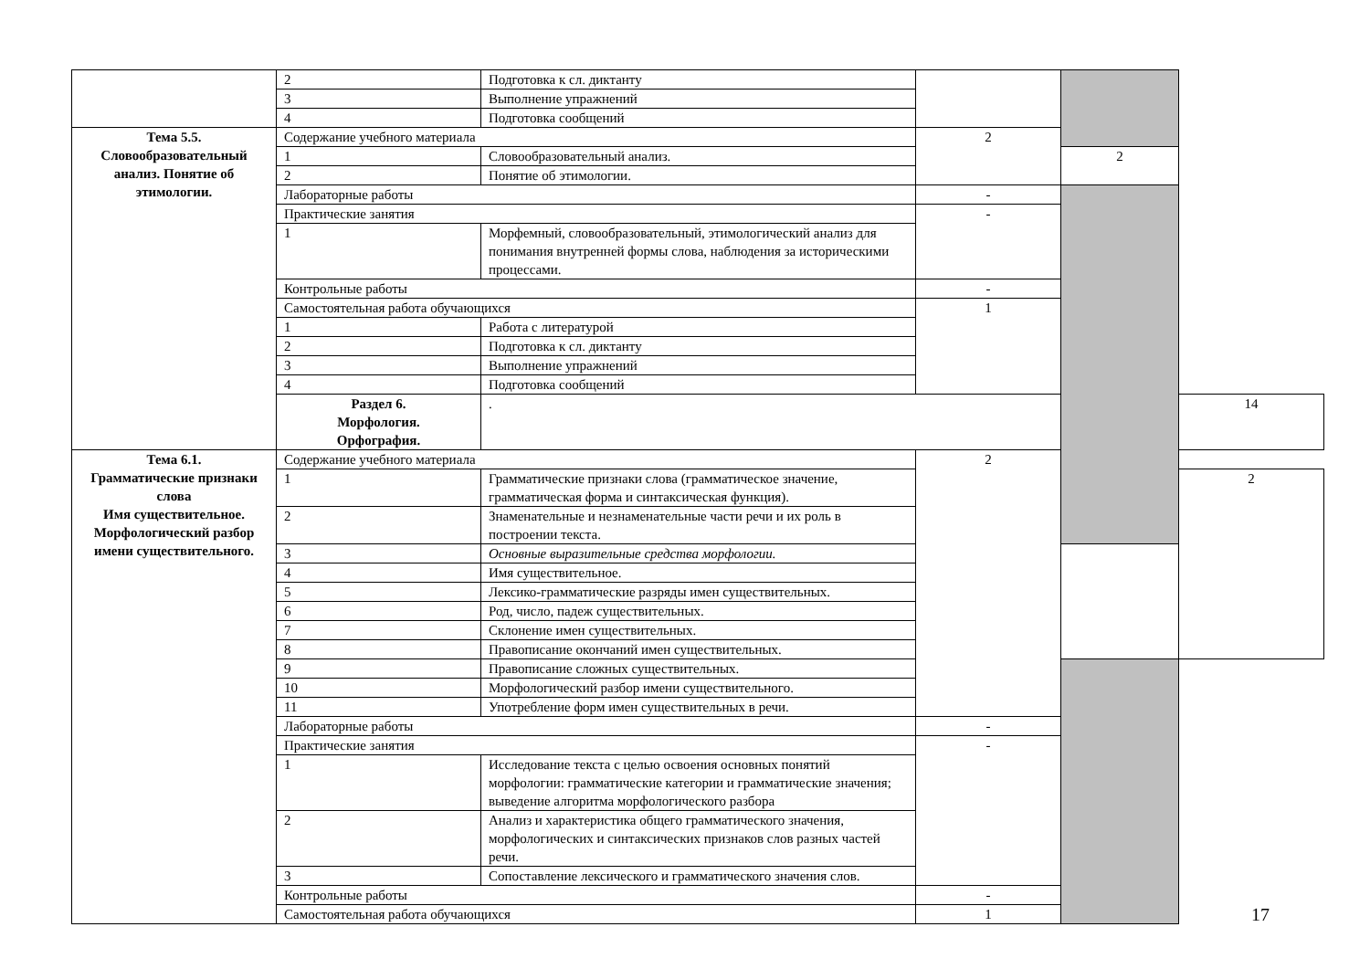| | 2 | Подготовка к сл. диктанту | | | |
| | 3 | Выполнение упражнений | | | |
| | 4 | Подготовка сообщений | | | |
| Тема 5.5. Словообразовательный анализ. Понятие об этимологии. | Содержание учебного материала | | 2 | | |
| | 1 | Словообразовательный анализ. | | 2 | |
| | 2 | Понятие об этимологии. | | | |
| | Лабораторные работы | | - | | |
| | Практические занятия | | - | | |
| | 1 | Морфемный, словообразовательный, этимологический анализ для понимания внутренней формы слова, наблюдения за историческими процессами. | | | |
| | Контрольные работы | | - | | |
| | Самостоятельная работа обучающихся | | 1 | | |
| | 1 | Работа с литературой | | | |
| | 2 | Подготовка к сл. диктанту | | | |
| | 3 | Выполнение упражнений | | | |
| | 4 | Подготовка сообщений | | | |
| | Раздел 6. Морфология. Орфография. | . | | | 14 |
| Тема 6.1. Грамматические признаки слова Имя существительное. Морфологический разбор имени существительного. | Содержание учебного материала | | 2 | | |
| | 1 | Грамматические признаки слова (грамматическое значение, грамматическая форма и синтаксическая функция). | | | 2 |
| | 2 | Знаменательные и незнаменательные части речи и их роль в построении текста. | | | |
| | 3 | Основные выразительные средства морфологии. | | | |
| | 4 | Имя существительное. | | | |
| | 5 | Лексико-грамматические разряды имен существительных. | | | |
| | 6 | Род, число, падеж существительных. | | | |
| | 7 | Склонение имен существительных. | | | |
| | 8 | Правописание окончаний имен существительных. | | | |
| | 9 | Правописание сложных существительных. | | | |
| | 10 | Морфологический разбор имени существительного. | | | |
| | 11 | Употребление форм имен существительных в речи. | | | |
| | Лабораторные работы | | - | | |
| | Практические занятия | | - | | |
| | 1 | Исследование текста с целью освоения основных понятий морфологии: грамматические категории и грамматические значения; выведение алгоритма морфологического разбора | | | |
| | 2 | Анализ и характеристика общего грамматического значения, морфологических и синтаксических признаков слов разных частей речи. | | | |
| | 3 | Сопоставление лексического и грамматического значения слов. | | | |
| | Контрольные работы | | - | | |
| | Самостоятельная работа обучающихся | | 1 | | |
17